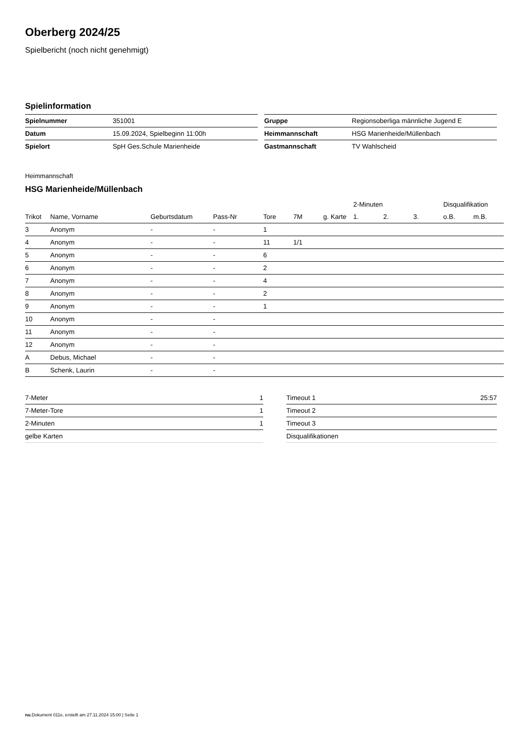Oberberg 2024/25
Spielbericht (noch nicht genehmigt)
Spielinformation
| Spielnummer | 351001 |
| Datum | 15.09.2024, Spielbeginn 11:00h |
| Spielort | SpH Ges.Schule Marienheide |
| Gruppe | Regionsoberliga männliche Jugend E |
| Heimmannschaft | HSG Marienheide/Müllenbach |
| Gastmannschaft | TV Wahlscheid |
Heimmannschaft
HSG Marienheide/Müllenbach
| | | | | | | | 2-Minuten | | | Disqualifikation | |
| --- | --- | --- | --- | --- | --- | --- | --- | --- | --- | --- | --- |
| Trikot | Name, Vorname | Geburtsdatum | Pass-Nr | Tore | 7M | g. Karte | 1. | 2. | 3. | o.B. | m.B. |
| 3 | Anonym | - | - | 1 | | | | | | | |
| 4 | Anonym | - | - | 11 | 1/1 | | | | | | |
| 5 | Anonym | - | - | 6 | | | | | | | |
| 6 | Anonym | - | - | 2 | | | | | | | |
| 7 | Anonym | - | - | 4 | | | | | | | |
| 8 | Anonym | - | - | 2 | | | | | | | |
| 9 | Anonym | - | - | 1 | | | | | | | |
| 10 | Anonym | - | - | | | | | | | | |
| 11 | Anonym | - | - | | | | | | | | |
| 12 | Anonym | - | - | | | | | | | | |
| A | Debus, Michael | - | - | | | | | | | | |
| B | Schenk, Laurin | - | - | | | | | | | | |
| 7-Meter | 1 |
| 7-Meter-Tore | 1 |
| 2-Minuten | 1 |
| gelbe Karten | |
| Timeout 1 | 25:57 |
| Timeout 2 | |
| Timeout 3 | |
| Disqualifikationen | |
nu.Dokument 011e, erstellt am 27.11.2024 15:00 | Seite 1